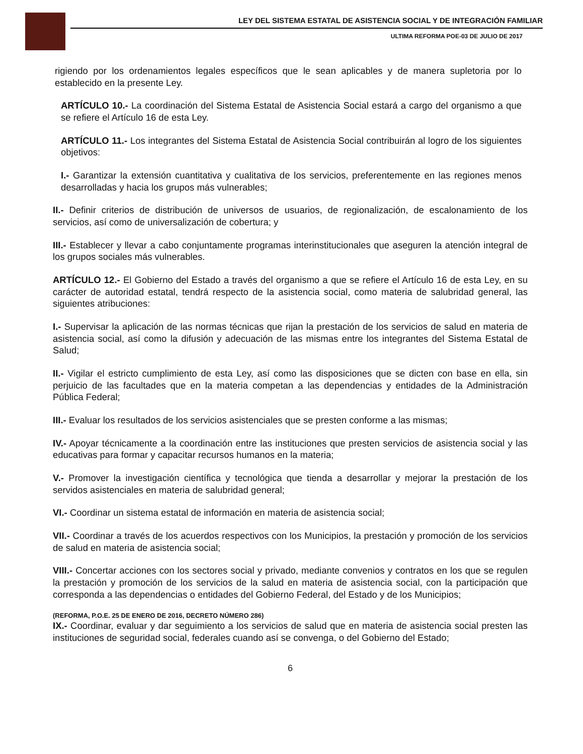LEY DEL SISTEMA ESTATAL DE ASISTENCIA SOCIAL Y DE INTEGRACIÓN FAMILIAR
ULTIMA REFORMA POE-03 DE JULIO DE 2017
rigiendo por los ordenamientos legales específicos que le sean aplicables y de manera supletoria por lo establecido en la presente Ley.
ARTÍCULO 10.- La coordinación del Sistema Estatal de Asistencia Social estará a cargo del organismo a que se refiere el Artículo 16 de esta Ley.
ARTÍCULO 11.- Los integrantes del Sistema Estatal de Asistencia Social contribuirán al logro de los siguientes objetivos:
I.- Garantizar la extensión cuantitativa y cualitativa de los servicios, preferentemente en las regiones menos desarrolladas y hacia los grupos más vulnerables;
II.- Definir criterios de distribución de universos de usuarios, de regionalización, de escalonamiento de los servicios, así como de universalización de cobertura; y
III.- Establecer y llevar a cabo conjuntamente programas interinstitucionales que aseguren la atención integral de los grupos sociales más vulnerables.
ARTÍCULO 12.- El Gobierno del Estado a través del organismo a que se refiere el Artículo 16 de esta Ley, en su carácter de autoridad estatal, tendrá respecto de la asistencia social, como materia de salubridad general, las siguientes atribuciones:
I.- Supervisar la aplicación de las normas técnicas que rijan la prestación de los servicios de salud en materia de asistencia social, así como la difusión y adecuación de las mismas entre los integrantes del Sistema Estatal de Salud;
II.- Vigilar el estricto cumplimiento de esta Ley, así como las disposiciones que se dicten con base en ella, sin perjuicio de las facultades que en la materia competan a las dependencias y entidades de la Administración Pública Federal;
III.- Evaluar los resultados de los servicios asistenciales que se presten conforme a las mismas;
IV.- Apoyar técnicamente a la coordinación entre las instituciones que presten servicios de asistencia social y las educativas para formar y capacitar recursos humanos en la materia;
V.- Promover la investigación científica y tecnológica que tienda a desarrollar y mejorar la prestación de los servidos asistenciales en materia de salubridad general;
VI.- Coordinar un sistema estatal de información en materia de asistencia social;
VII.- Coordinar a través de los acuerdos respectivos con los Municipios, la prestación y promoción de los servicios de salud en materia de asistencia social;
VIII.- Concertar acciones con los sectores social y privado, mediante convenios y contratos en los que se regulen la prestación y promoción de los servicios de la salud en materia de asistencia social, con la participación que corresponda a las dependencias o entidades del Gobierno Federal, del Estado y de los Municipios;
(REFORMA, P.O.E. 25 DE ENERO DE 2016, DECRETO NÚMERO 286)
IX.- Coordinar, evaluar y dar seguimiento a los servicios de salud que en materia de asistencia social presten las instituciones de seguridad social, federales cuando así se convenga, o del Gobierno del Estado;
6